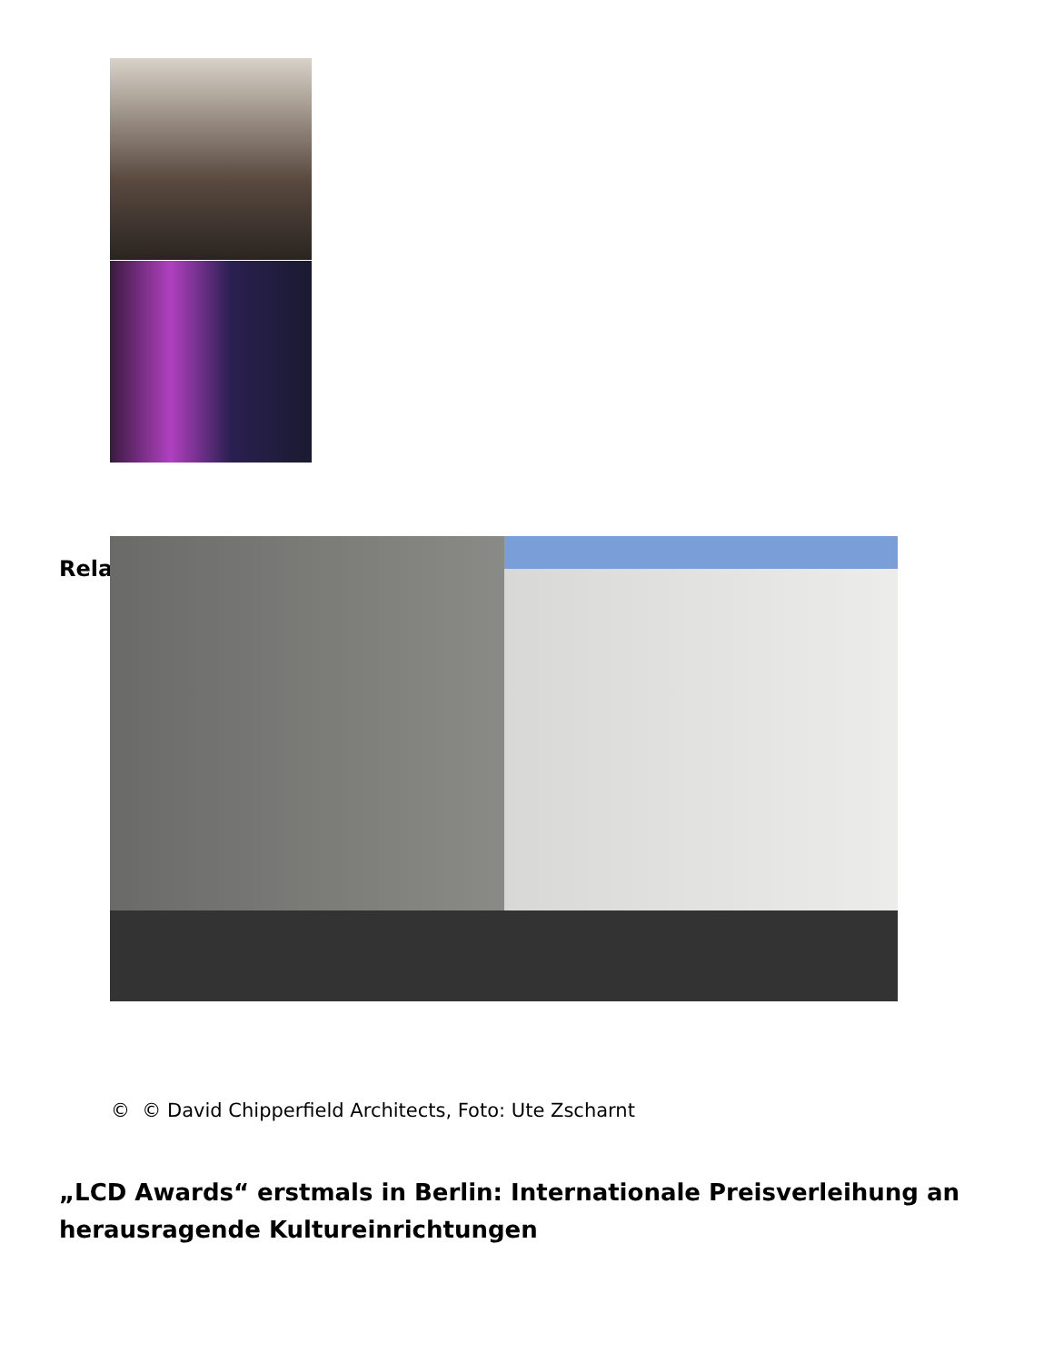Rela
© © David Chipperfield Architects, Foto: Ute Zscharnt
„LCD Awards“ erstmals in Berlin: Internationale Preisverleihung an herausragende Kultureinrichtungen